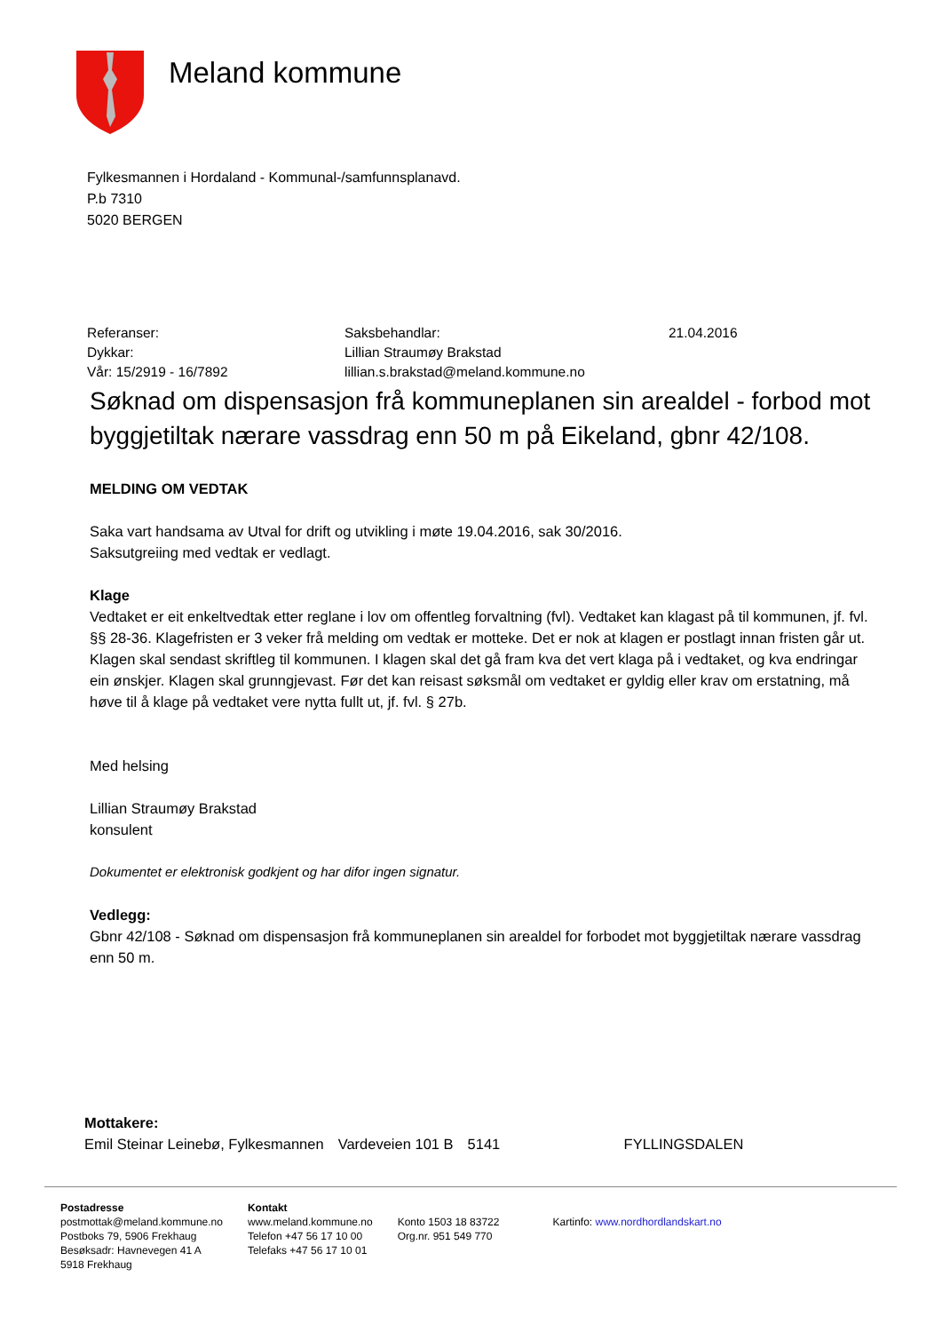Meland kommune
Fylkesmannen i Hordaland - Kommunal-/samfunnsplanavd.
P.b 7310
5020 BERGEN
| Referanser: | Saksbehandlar: | 21.04.2016 |
| Dykkar: | Lillian Straumøy Brakstad | |
| Vår: 15/2919 - 16/7892 | lillian.s.brakstad@meland.kommune.no | |
Søknad om dispensasjon frå kommuneplanen sin arealdel - forbod mot byggjetiltak nærare vassdrag enn 50 m på Eikeland, gbnr 42/108.
MELDING OM VEDTAK
Saka vart handsama av Utval for drift og utvikling i møte 19.04.2016, sak 30/2016.
Saksutgreiing med vedtak er vedlagt.
Klage
Vedtaket er eit enkeltvedtak etter reglane i lov om offentleg forvaltning (fvl). Vedtaket kan klagast på til kommunen, jf. fvl. §§ 28-36. Klagefristen er 3 veker frå melding om vedtak er motteke. Det er nok at klagen er postlagt innan fristen går ut. Klagen skal sendast skriftleg til kommunen. I klagen skal det gå fram kva det vert klaga på i vedtaket, og kva endringar ein ønskjer. Klagen skal grunngjevast. Før det kan reisast søksmål om vedtaket er gyldig eller krav om erstatning, må høve til å klage på vedtaket vere nytta fullt ut, jf. fvl. § 27b.
Med helsing
Lillian Straumøy Brakstad
konsulent
Dokumentet er elektronisk godkjent og har difor ingen signatur.
Vedlegg:
Gbnr 42/108 - Søknad om dispensasjon frå kommuneplanen sin arealdel for forbodet mot byggjetiltak nærare vassdrag enn 50 m.
Mottakere:
| Emil Steinar Leinebø, Fylkesmannen | Vardeveien 101 B | 5141 | FYLLINGSDALEN |
Postadresse
postmottak@meland.kommune.no
Postboks 79, 5906 Frekhaug
Besøksadr: Havnevegen 41 A
5918 Frekhaug
Kontakt
www.meland.kommune.no
Telefon +47 56 17 10 00
Telefaks +47 56 17 10 01
Konto 1503 18 83722
Org.nr. 951 549 770
Kartinfo: www.nordhordlandskart.no